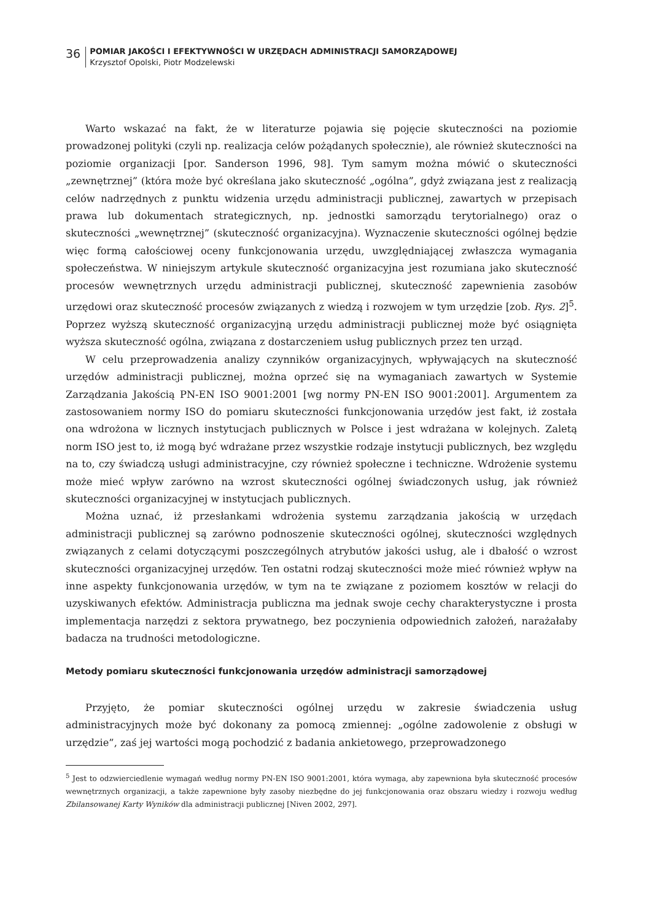36
POMIAR JAKOŚCI I EFEKTYWNOŚCI W URZĘDACH ADMINISTRACJI SAMORZĄDOWEJ
Krzysztof Opolski, Piotr Modzelewski
Warto wskazać na fakt, że w literaturze pojawia się pojęcie skuteczności na poziomie prowadzonej polityki (czyli np. realizacja celów pożądanych społecznie), ale również skuteczności na poziomie organizacji [por. Sanderson 1996, 98]. Tym samym można mówić o skuteczności „zewnętrznej” (która może być określana jako skuteczność „ogólna”, gdyż związana jest z realizacją celów nadrzędnych z punktu widzenia urzędu administracji publicznej, zawartych w przepisach prawa lub dokumentach strategicznych, np. jednostki samorządu terytorialnego) oraz o skuteczności „wewnętrznej” (skuteczność organizacyjna). Wyznaczenie skuteczności ogólnej będzie więc formą całościowej oceny funkcjonowania urzędu, uwzględniającej zwłaszcza wymagania społeczeństwa. W niniejszym artykule skuteczność organizacyjna jest rozumiana jako skuteczność procesów wewnętrznych urzędu administracji publicznej, skuteczność zapewnienia zasobów urzędowi oraz skuteczność procesów związanych z wiedzą i rozwojem w tym urzędzie [zob. Rys. 2]<sup>5</sup>. Poprzez wyższą skuteczność organizacyjną urzędu administracji publicznej może być osiągnięta wyższa skuteczność ogólna, związana z dostarczeniem usług publicznych przez ten urząd.
W celu przeprowadzenia analizy czynników organizacyjnych, wpływających na skuteczność urzędów administracji publicznej, można oprzeć się na wymaganiach zawartych w Systemie Zarządzania Jakością PN-EN ISO 9001:2001 [wg normy PN-EN ISO 9001:2001]. Argumentem za zastosowaniem normy ISO do pomiaru skuteczności funkcjonowania urzędów jest fakt, iż została ona wdrożona w licznych instytucjach publicznych w Polsce i jest wdrażana w kolejnych. Zaletą norm ISO jest to, iż mogą być wdrażane przez wszystkie rodzaje instytucji publicznych, bez względu na to, czy świadczą usługi administracyjne, czy również społeczne i techniczne. Wdrożenie systemu może mieć wpływ zarówno na wzrost skuteczności ogólnej świadczonych usług, jak również skuteczności organizacyjnej w instytucjach publicznych.
Można uznać, iż przesłankami wdrożenia systemu zarządzania jakością w urzędach administracji publicznej są zarówno podnoszenie skuteczności ogólnej, skuteczności względnych związanych z celami dotyczącymi poszczególnych atrybutów jakości usług, ale i dbałość o wzrost skuteczności organizacyjnej urzędów. Ten ostatni rodzaj skuteczności może mieć również wpływ na inne aspekty funkcjonowania urzędów, w tym na te związane z poziomem kosztów w relacji do uzyskiwanych efektów. Administracja publiczna ma jednak swoje cechy charakterystyczne i prosta implementacja narzędzi z sektora prywatnego, bez poczynienia odpowiednich założeń, narażałaby badacza na trudności metodologiczne.
Metody pomiaru skuteczności funkcjonowania urzędów administracji samorządowej
Przyjęto, że pomiar skuteczności ogólnej urzędu w zakresie świadczenia usług administracyjnych może być dokonany za pomocą zmiennej: „ogólne zadowolenie z obsługi w urzędzie”, zaś jej wartości mogą pochodzić z badania ankietowego, przeprowadzonego
<sup>5</sup> Jest to odzwierciedlenie wymagań według normy PN-EN ISO 9001:2001, która wymaga, aby zapewniona była skuteczność procesów wewnętrznych organizacji, a także zapewnione były zasoby niezbędne do jej funkcjonowania oraz obszaru wiedzy i rozwoju według Zbilansowanej Karty Wyników dla administracji publicznej [Niven 2002, 297].